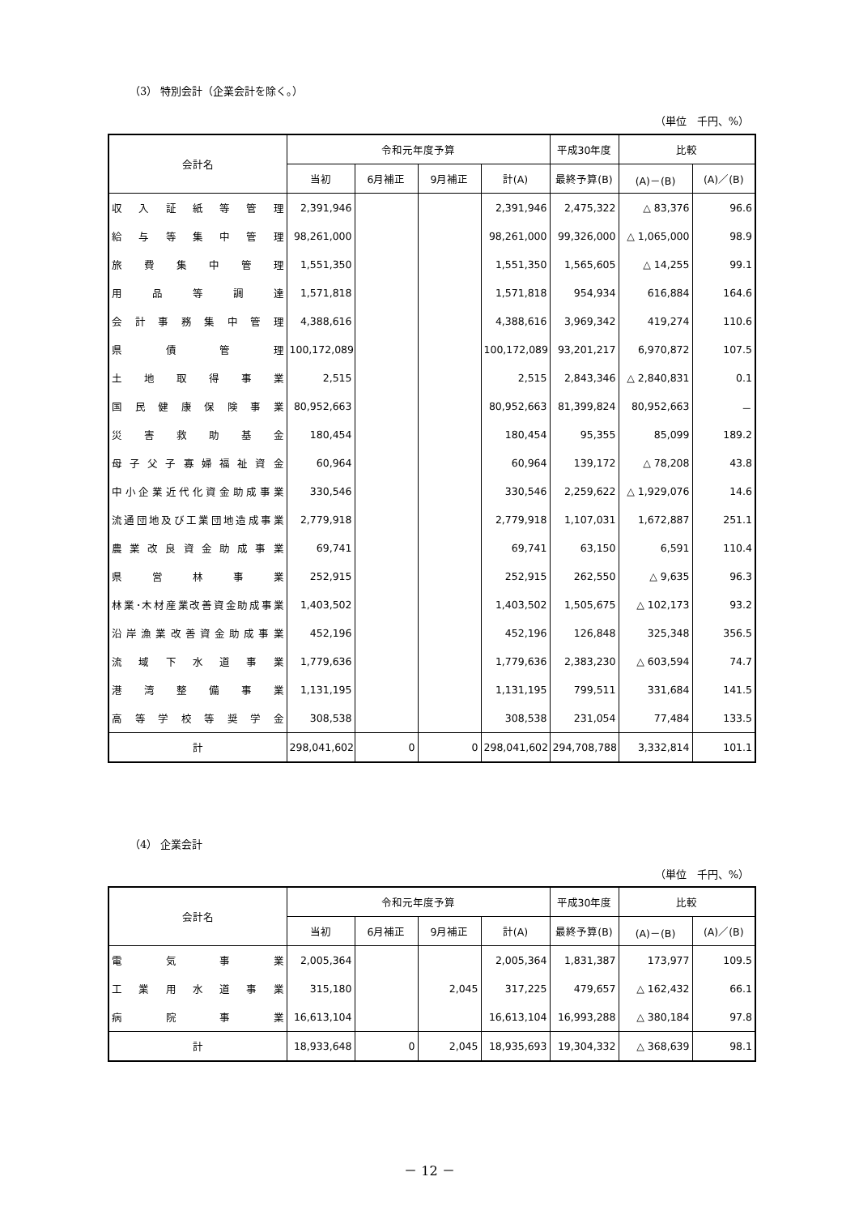（3） 特別会計（企業会計を除く。）
（単位　千円、%）
| 会計名 | 令和元年度予算 | | | | 平成30年度 | 比較 | |
| --- | --- | --- | --- | --- | --- | --- | --- |
| | 当初 | 6月補正 | 9月補正 | 計(A) | 最終予算(B) | (A)－(B) | (A)／(B) |
| 収入証紙等管理 | 2,391,946 | | | 2,391,946 | 2,475,322 | △ 83,376 | 96.6 |
| 給与等集中管理 | 98,261,000 | | | 98,261,000 | 99,326,000 | △ 1,065,000 | 98.9 |
| 旅費集中管理 | 1,551,350 | | | 1,551,350 | 1,565,605 | △ 14,255 | 99.1 |
| 用品等調達 | 1,571,818 | | | 1,571,818 | 954,934 | 616,884 | 164.6 |
| 会計事務集中管理 | 4,388,616 | | | 4,388,616 | 3,969,342 | 419,274 | 110.6 |
| 県債管理 | 100,172,089 | | | 100,172,089 | 93,201,217 | 6,970,872 | 107.5 |
| 土地取得事業 | 2,515 | | | 2,515 | 2,843,346 | △ 2,840,831 | 0.1 |
| 国民健康保険事業 | 80,952,663 | | | 80,952,663 | 81,399,824 | 80,952,663 | － |
| 災害救助基金 | 180,454 | | | 180,454 | 95,355 | 85,099 | 189.2 |
| 母子父子寡婦福祉資金 | 60,964 | | | 60,964 | 139,172 | △ 78,208 | 43.8 |
| 中小企業近代化資金助成事業 | 330,546 | | | 330,546 | 2,259,622 | △ 1,929,076 | 14.6 |
| 流通団地及び工業団地造成事業 | 2,779,918 | | | 2,779,918 | 1,107,031 | 1,672,887 | 251.1 |
| 農業改良資金助成事業 | 69,741 | | | 69,741 | 63,150 | 6,591 | 110.4 |
| 県営林事業 | 252,915 | | | 252,915 | 262,550 | △ 9,635 | 96.3 |
| 林業･木材産業改善資金助成事業 | 1,403,502 | | | 1,403,502 | 1,505,675 | △ 102,173 | 93.2 |
| 沿岸漁業改善資金助成事業 | 452,196 | | | 452,196 | 126,848 | 325,348 | 356.5 |
| 流域下水道事業 | 1,779,636 | | | 1,779,636 | 2,383,230 | △ 603,594 | 74.7 |
| 港湾整備事業 | 1,131,195 | | | 1,131,195 | 799,511 | 331,684 | 141.5 |
| 高等学校等奨学金 | 308,538 | | | 308,538 | 231,054 | 77,484 | 133.5 |
| 計 | 298,041,602 | 0 | 0 | 298,041,602 | 294,708,788 | 3,332,814 | 101.1 |
（4） 企業会計
（単位　千円、%）
| 会計名 | 令和元年度予算 | | | | 平成30年度 | 比較 | |
| --- | --- | --- | --- | --- | --- | --- | --- |
| | 当初 | 6月補正 | 9月補正 | 計(A) | 最終予算(B) | (A)－(B) | (A)／(B) |
| 電気事業 | 2,005,364 | | | 2,005,364 | 1,831,387 | 173,977 | 109.5 |
| 工業用水道事業 | 315,180 | | 2,045 | 317,225 | 479,657 | △ 162,432 | 66.1 |
| 病院事業 | 16,613,104 | | | 16,613,104 | 16,993,288 | △ 380,184 | 97.8 |
| 計 | 18,933,648 | 0 | 2,045 | 18,935,693 | 19,304,332 | △ 368,639 | 98.1 |
－ 12 －